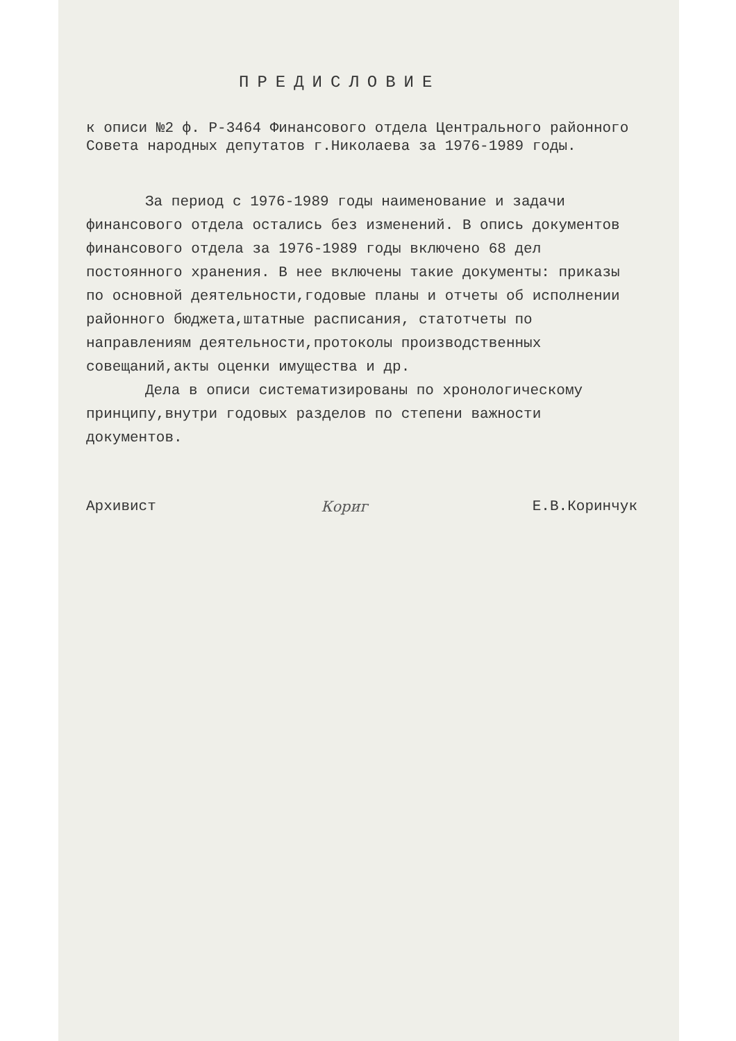ПРЕДИСЛОВИЕ
к описи №2 ф. Р-3464 Финансового отдела Центрального районного Совета народных депутатов г.Николаева за 1976-1989 годы.
За период с 1976-1989 годы наименование и задачи финансового отдела остались без изменений. В опись документов финансового отдела за 1976-1989 годы включено 68 дел постоянного хранения. В нее включены такие документы: приказы по основной деятельности,годовые планы и отчеты об исполнении районного бюджета,штатные расписания, статотчеты по направлениям деятельности,протоколы производственных совещаний,акты оценки имущества и др.
Дела в описи систематизированы по хронологическому принципу,внутри годовых разделов по степени важности документов.
Архивист Кориг Е.В.Коринчук